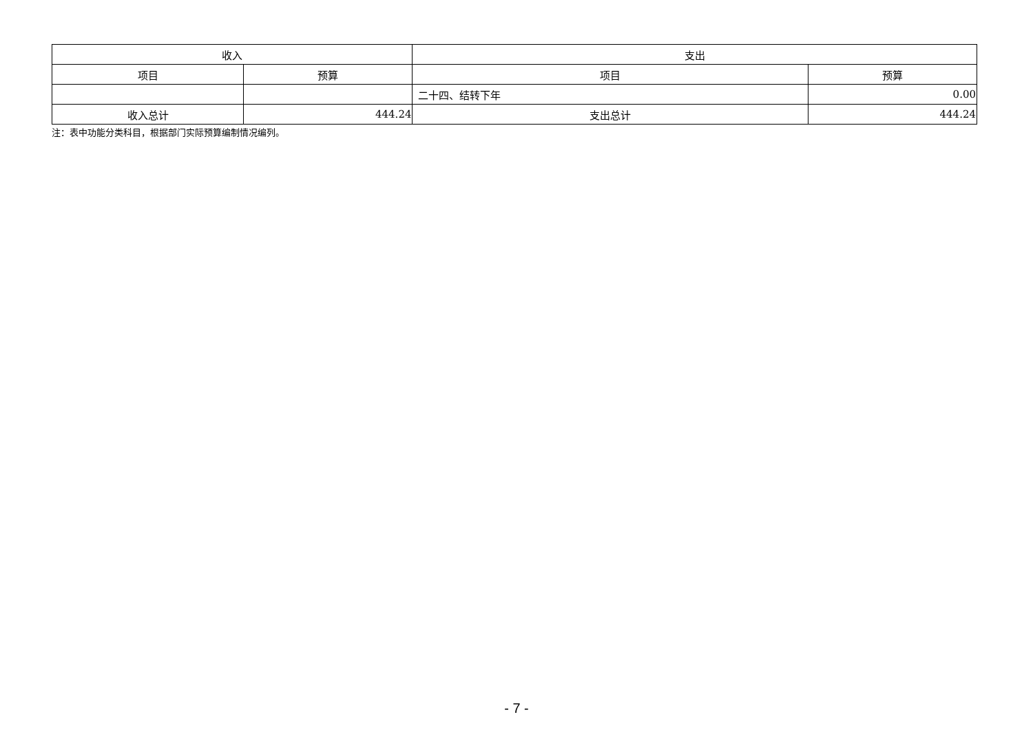| 收入 | | 支出 | |
| --- | --- | --- | --- |
| 项目 | 预算 | 项目 | 预算 |
| | | 二十四、结转下年 | 0.00 |
| 收入总计 | 444.24 | 支出总计 | 444.24 |
注：表中功能分类科目，根据部门实际预算编制情况编列。
- 7 -